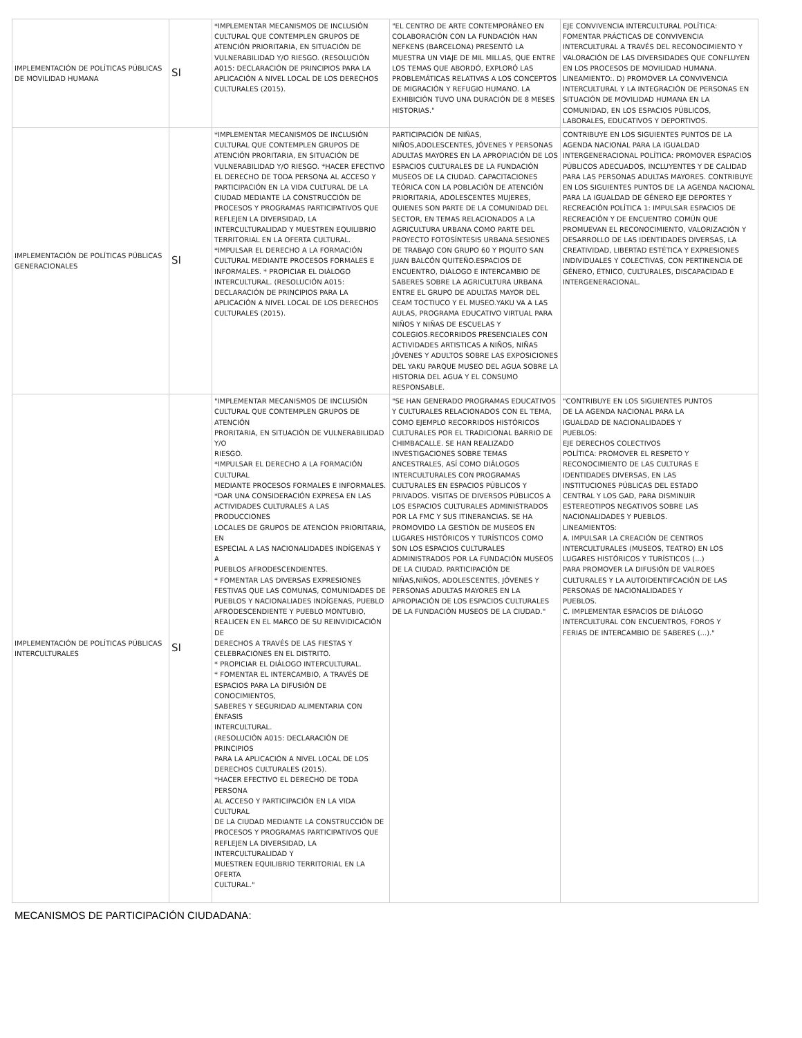| IMPLEMENTACIÓN DE POLÍTICAS PÚBLICAS DE MOVILIDAD HUMANA | SI | *IMPLEMENTAR MECANISMOS DE INCLUSIÓN CULTURAL QUE CONTEMPLEN GRUPOS DE ATENCIÓN PRIORITARIA, EN SITUACIÓN DE VULNERABILIDAD Y/O RIESGO. (RESOLUCIÓN A015: DECLARACIÓN DE PRINCIPIOS PARA LA APLICACIÓN A NIVEL LOCAL DE LOS DERECHOS CULTURALES (2015). | "EL CENTRO DE ARTE CONTEMPORÁNEO EN COLABORACIÓN CON LA FUNDACIÓN HAN NEFKENS (BARCELONA) PRESENTÓ LA MUESTRA UN VIAJE DE MIL MILLAS, QUE ENTRE LOS TEMAS QUE ABORDÓ, EXPLORÓ LAS PROBLEMÁTICAS RELATIVAS A LOS CONCEPTOS DE MIGRACIÓN Y REFUGIO HUMANO. LA EXHIBICIÓN TUVO UNA DURACIÓN DE 8 MESES HISTORIAS." | EJE CONVIVENCIA INTERCULTURAL POLÍTICA: FOMENTAR PRÁCTICAS DE CONVIVENCIA INTERCULTURAL A TRAVÉS DEL RECONOCIMIENTO Y VALORACIÓN DE LAS DIVERSIDADES QUE CONFLUYEN EN LOS PROCESOS DE MOVILIDAD HUMANA. LINEAMIENTO:. D) PROMOVER LA CONVIVENCIA INTERCULTURAL Y LA INTEGRACIÓN DE PERSONAS EN SITUACIÓN DE MOVILIDAD HUMANA EN LA COMUNIDAD, EN LOS ESPACIOS PÚBLICOS, LABORALES, EDUCATIVOS Y DEPORTIVOS. |
| IMPLEMENTACIÓN DE POLÍTICAS PÚBLICAS GENERACIONALES | SI | *IMPLEMENTAR MECANISMOS DE INCLUSIÓN CULTURAL QUE CONTEMPLEN GRUPOS DE ATENCIÓN PRORITARIA, EN SITUACIÓN DE VULNERABILIDAD Y/O RIESGO. *HACER EFECTIVO EL DERECHO DE TODA PERSONA AL ACCESO Y PARTICIPACIÓN EN LA VIDA CULTURAL DE LA CIUDAD MEDIANTE LA CONSTRUCCIÓN DE PROCESOS Y PROGRAMAS PARTICIPATIVOS QUE REFLEJEN LA DIVERSIDAD, LA INTERCULTURALIDAD Y MUESTREN EQUILIBRIO TERRITORIAL EN LA OFERTA CULTURAL. *IMPULSAR EL DERECHO A LA FORMACIÓN CULTURAL MEDIANTE PROCESOS FORMALES E INFORMALES. * PROPICIAR EL DIÁLOGO INTERCULTURAL. (RESOLUCIÓN A015: DECLARACIÓN DE PRINCIPIOS PARA LA APLICACIÓN A NIVEL LOCAL DE LOS DERECHOS CULTURALES (2015). | PARTICIPACIÓN DE NIÑAS, NIÑOS,ADOLESCENTES, JÓVENES Y PERSONAS ADULTAS MAYORES EN LA APROPIACIÓN DE LOS ESPACIOS CULTURALES DE LA FUNDACIÓN MUSEOS DE LA CIUDAD. CAPACITACIONES TEÓRICA CON LA POBLACIÓN DE ATENCIÓN PRIORITARIA, ADOLESCENTES MUJERES, QUIENES SON PARTE DE LA COMUNIDAD DEL SECTOR, EN TEMAS RELACIONADOS A LA AGRICULTURA URBANA COMO PARTE DEL PROYECTO FOTOSÍNTESIS URBANA.SESIONES DE TRABAJO CON GRUPO 60 Y PIQUITO SAN JUAN BALCÓN QUITEÑO.ESPACIOS DE ENCUENTRO, DIÁLOGO E INTERCAMBIO DE SABERES SOBRE LA AGRICULTURA URBANA ENTRE EL GRUPO DE ADULTAS MAYOR DEL CEAM TOCTIUCO Y EL MUSEO.YAKU VA A LAS AULAS, PROGRAMA EDUCATIVO VIRTUAL PARA NIÑOS Y NIÑAS DE ESCUELAS Y COLEGIOS.RECORRIDOS PRESENCIALES CON ACTIVIDADES ARTISTICAS A NIÑOS, NIÑAS JÓVENES Y ADULTOS SOBRE LAS EXPOSICIONES DEL YAKU PARQUE MUSEO DEL AGUA SOBRE LA HISTORIA DEL AGUA Y EL CONSUMO RESPONSABLE. | CONTRIBUYE EN LOS SIGUIENTES PUNTOS DE LA AGENDA NACIONAL PARA LA IGUALDAD INTERGENERACIONAL POLÍTICA: PROMOVER ESPACIOS PÚBLICOS ADECUADOS, INCLUYENTES Y DE CALIDAD PARA LAS PERSONAS ADULTAS MAYORES. CONTRIBUYE EN LOS SIGUIENTES PUNTOS DE LA AGENDA NACIONAL PARA LA IGUALDAD DE GÉNERO EJE DEPORTES Y RECREACIÓN POLÍTICA 1: IMPULSAR ESPACIOS DE RECREACIÓN Y DE ENCUENTRO COMÚN QUE PROMUEVAN EL RECONOCIMIENTO, VALORIZACIÓN Y DESARROLLO DE LAS IDENTIDADES DIVERSAS, LA CREATIVIDAD, LIBERTAD ESTÉTICA Y EXPRESIONES INDIVIDUALES Y COLECTIVAS, CON PERTINENCIA DE GÉNERO, ÉTNICO, CULTURALES, DISCAPACIDAD E INTERGENERACIONAL. |
| IMPLEMENTACIÓN DE POLÍTICAS PÚBLICAS INTERCULTURALES | SI | "IMPLEMENTAR MECANISMOS DE INCLUSIÓN CULTURAL QUE CONTEMPLEN GRUPOS DE ATENCIÓN PRORITARIA, EN SITUACIÓN DE VULNERABILIDAD Y/O RIESGO. *IMPULSAR EL DERECHO A LA FORMACIÓN CULTURAL MEDIANTE PROCESOS FORMALES E INFORMALES. *DAR UNA CONSIDERACIÓN EXPRESA EN LAS ACTIVIDADES CULTURALES A LAS PRODUCCIONES LOCALES DE GRUPOS DE ATENCIÓN PRIORITARIA, EN ESPECIAL A LAS NACIONALIDADES INDÍGENAS Y A PUEBLOS AFRODESCENDIENTES. * FOMENTAR LAS DIVERSAS EXPRESIONES FESTIVAS QUE LAS COMUNAS, COMUNIDADES DE PUEBLOS Y NACIONALIADES INDÍGENAS, PUEBLO AFRODESCENDIENTE Y PUEBLO MONTUBIO, REALICEN EN EL MARCO DE SU REINVIDICACIÓN DE DERECHOS A TRAVÉS DE LAS FIESTAS Y CELEBRACIONES EN EL DISTRITO. * PROPICIAR EL DIÁLOGO INTERCULTURAL. * FOMENTAR EL INTERCAMBIO, A TRAVÉS DE ESPACIOS PARA LA DIFUSIÓN DE CONOCIMIENTOS, SABERES Y SEGURIDAD ALIMENTARIA CON ÉNFASIS INTERCULTURAL. (RESOLUCIÓN A015: DECLARACIÓN DE PRINCIPIOS PARA LA APLICACIÓN A NIVEL LOCAL DE LOS DERECHOS CULTURALES (2015). *HACER EFECTIVO EL DERECHO DE TODA PERSONA AL ACCESO Y PARTICIPACIÓN EN LA VIDA CULTURAL DE LA CIUDAD MEDIANTE LA CONSTRUCCIÓN DE PROCESOS Y PROGRAMAS PARTICIPATIVOS QUE REFLEJEN LA DIVERSIDAD, LA INTERCULTURALIDAD Y MUESTREN EQUILIBRIO TERRITORIAL EN LA OFERTA CULTURAL." | "SE HAN GENERADO PROGRAMAS EDUCATIVOS Y CULTURALES RELACIONADOS CON EL TEMA, COMO EJEMPLO RECORRIDOS HISTÓRICOS CULTURALES POR EL TRADICIONAL BARRIO DE CHIMBACALLE. SE HAN REALIZADO INVESTIGACIONES SOBRE TEMAS ANCESTRALES, ASÍ COMO DIÁLOGOS INTERCULTURALES CON PROGRAMAS CULTURALES EN ESPACIOS PÚBLICOS Y PRIVADOS. VISITAS DE DIVERSOS PÚBLICOS A LOS ESPACIOS CULTURALES ADMINISTRADOS POR LA FMC Y SUS ITINERANCIAS. SE HA PROMOVIDO LA GESTIÓN DE MUSEOS EN LUGARES HISTÓRICOS Y TURÍSTICOS COMO SON LOS ESPACIOS CULTURALES ADMINISTRADOS POR LA FUNDACIÓN MUSEOS DE LA CIUDAD. PARTICIPACIÓN DE NIÑAS,NIÑOS, ADOLESCENTES, JÓVENES Y PERSONAS ADULTAS MAYORES EN LA APROPIACIÓN DE LOS ESPACIOS CULTURALES DE LA FUNDACIÓN MUSEOS DE LA CIUDAD." | "CONTRIBUYE EN LOS SIGUIENTES PUNTOS DE LA AGENDA NACIONAL PARA LA IGUALDAD DE NACIONALIDADES Y PUEBLOS: EJE DERECHOS COLECTIVOS POLÍTICA: PROMOVER EL RESPETO Y RECONOCIMIENTO DE LAS CULTURAS E IDENTIDADES DIVERSAS, EN LAS INSTITUCIONES PÚBLICAS DEL ESTADO CENTRAL Y LOS GAD, PARA DISMINUIR ESTEREOTIPOS NEGATIVOS SOBRE LAS NACIONALIDADES Y PUEBLOS. LINEAMIENTOS: A. IMPULSAR LA CREACIÓN DE CENTROS INTERCULTURALES (MUSEOS, TEATRO) EN LOS LUGARES HISTÓRICOS Y TURÍSTICOS (...) PARA PROMOVER LA DIFUSIÓN DE VALROES CULTURALES Y LA AUTOIDENTIFCACIÓN DE LAS PERSONAS DE NACIONALIDADES Y PUEBLOS. C. IMPLEMENTAR ESPACIOS DE DIÁLOGO INTERCULTURAL CON ENCUENTROS, FOROS Y FERIAS DE INTERCAMBIO DE SABERES (...)." |
MECANISMOS DE PARTICIPACIÓN CIUDADANA: